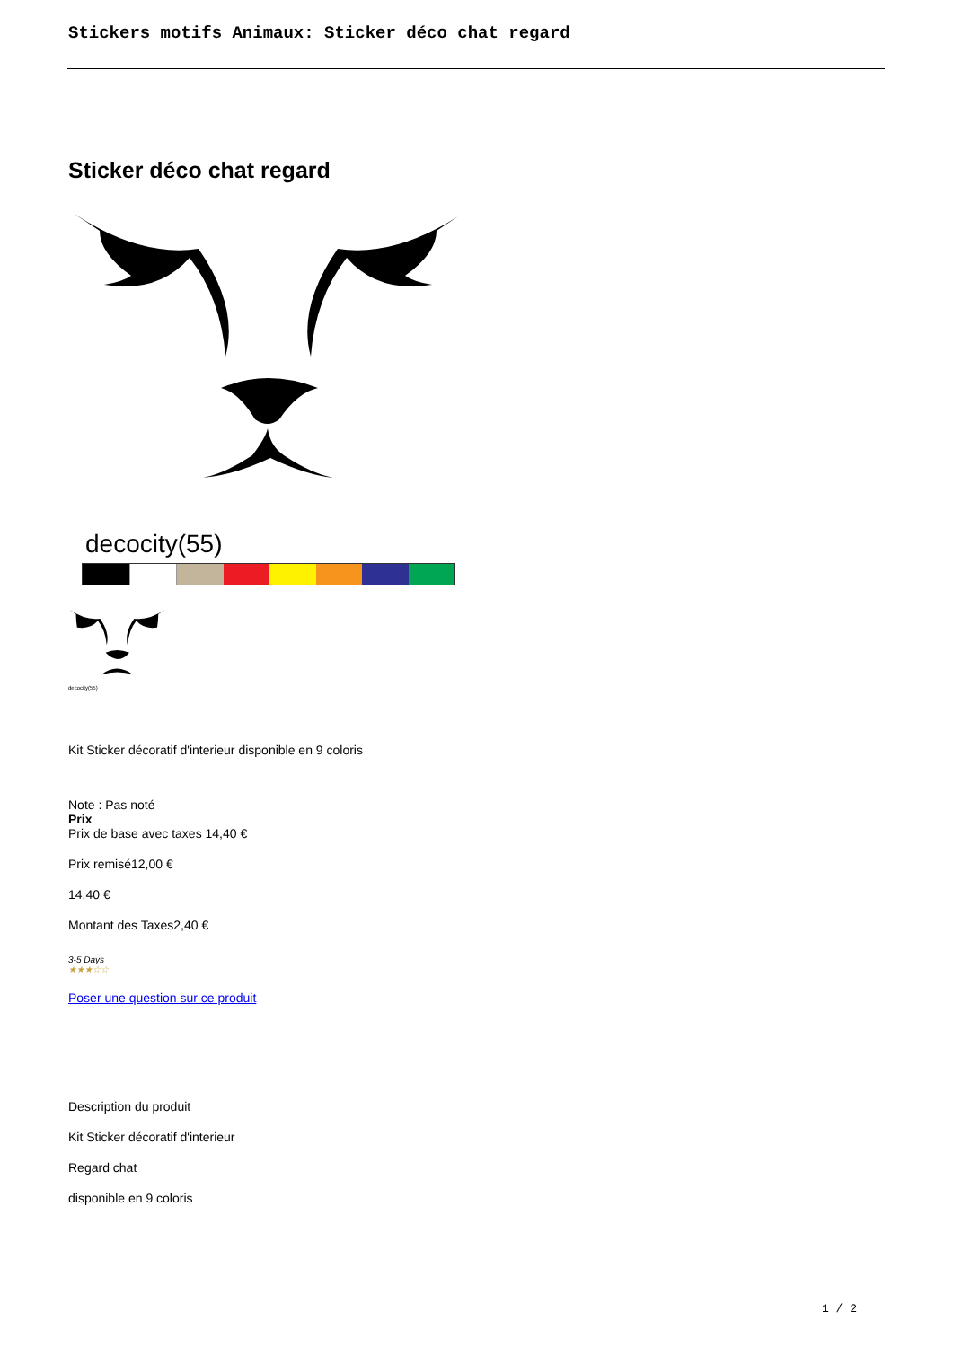Stickers motifs Animaux: Sticker déco chat regard
Sticker déco chat regard
decocity(55)
decocity(55)
Kit Sticker décoratif d'interieur disponible en 9 coloris
Note : Pas noté
Prix
Prix de base avec taxes 14,40 €
Prix remisé12,00 €
14,40 €
Montant des Taxes2,40 €
3-5 Days
★★★☆☆
Poser une question sur ce produit
Description du produit
Kit Sticker décoratif d'interieur
Regard chat
disponible en 9 coloris
1 / 2